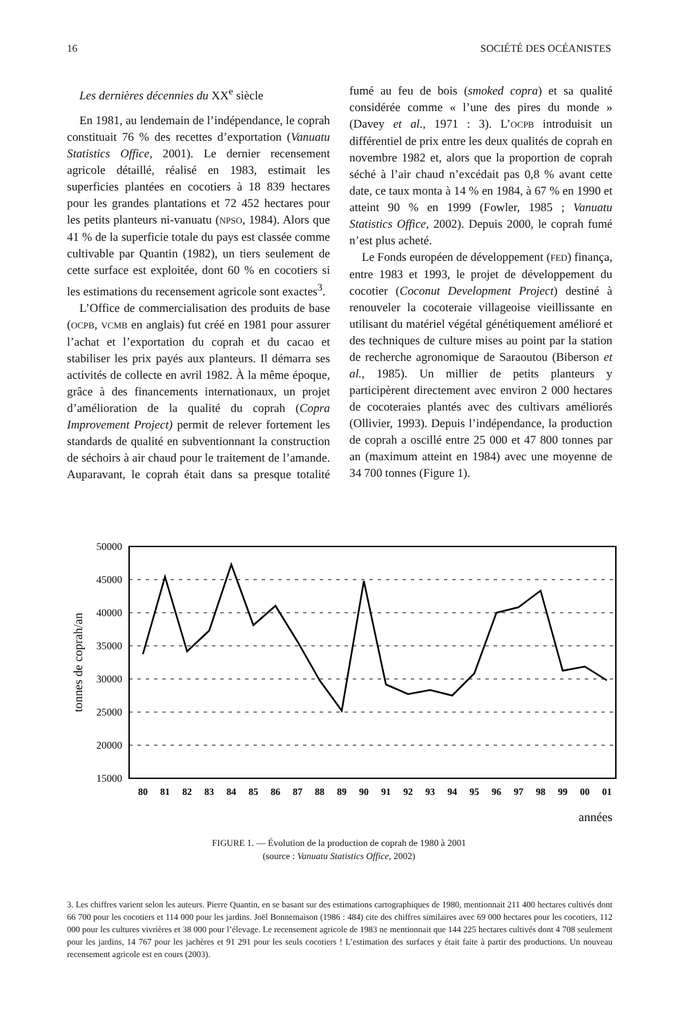16 SOCIÉTÉ DES OCÉANISTES
Les dernières décennies du XX<sup>e</sup> siècle
En 1981, au lendemain de l’indépendance, le coprah constituait 76 % des recettes d’exportation (Vanuatu Statistics Office, 2001). Le dernier recensement agricole détaillé, réalisé en 1983, estimait les superficies plantées en cocotiers à 18 839 hectares pour les grandes plantations et 72 452 hectares pour les petits planteurs ni-vanuatu (NPSO, 1984). Alors que 41 % de la superficie totale du pays est classée comme cultivable par Quantin (1982), un tiers seulement de cette surface est exploitée, dont 60 % en cocotiers si les estimations du recensement agricole sont exactes<sup>3</sup>.
L’Office de commercialisation des produits de base (OCPB, VCMB en anglais) fut créé en 1981 pour assurer l’achat et l’exportation du coprah et du cacao et stabiliser les prix payés aux planteurs. Il démarra ses activités de collecte en avril 1982. À la même époque, grâce à des financements internationaux, un projet d’amélioration de la qualité du coprah (Copra Improvement Project) permit de relever fortement les standards de qualité en subventionnant la construction de séchoirs à air chaud pour le traitement de l’amande. Auparavant, le coprah était dans sa presque totalité fumé au feu de bois (smoked copra) et sa qualité considérée comme « l’une des pires du monde » (Davey et al., 1971 : 3). L’OCPB introduisit un différentiel de prix entre les deux qualités de coprah en novembre 1982 et, alors que la proportion de coprah séché à l’air chaud n’excédait pas 0,8 % avant cette date, ce taux monta à 14 % en 1984, à 67 % en 1990 et atteint 90 % en 1999 (Fowler, 1985 ; Vanuatu Statistics Office, 2002). Depuis 2000, le coprah fumé n’est plus acheté.
Le Fonds européen de développement (FED) finança, entre 1983 et 1993, le projet de développement du cocotier (Coconut Development Project) destiné à renouveler la cocoteraie villageoise vieillissante en utilisant du matériel végétal génétiquement amélioré et des techniques de culture mises au point par la station de recherche agronomique de Saraoutou (Biberson et al., 1985). Un millier de petits planteurs y participèrent directement avec environ 2 000 hectares de cocoteraies plantés avec des cultivars améliorés (Ollivier, 1993). Depuis l’indépendance, la production de coprah a oscillé entre 25 000 et 47 800 tonnes par an (maximum atteint en 1984) avec une moyenne de 34 700 tonnes (Figure 1).
50000
45000
40000
35000
30000
25000
20000
15000
tonnes de coprah/an
80
81
82
83
84
85
86
87
88
89
90
91
92
93
94
95
96
97
98
99
00
01
années
FIGURE 1. — Évolution de la production de coprah de 1980 à 2001
(source : Vanuatu Statistics Office, 2002)
3. Les chiffres varient selon les auteurs. Pierre Quantin, en se basant sur des estimations cartographiques de 1980, mentionnait 211 400 hectares cultivés dont 66 700 pour les cocotiers et 114 000 pour les jardins. Joël Bonnemaison (1986 : 484) cite des chiffres similaires avec 69 000 hectares pour les cocotiers, 112 000 pour les cultures vivrières et 38 000 pour l’élevage. Le recensement agricole de 1983 ne mentionnait que 144 225 hectares cultivés dont 4 708 seulement pour les jardins, 14 767 pour les jachères et 91 291 pour les seuls cocotiers ! L’estimation des surfaces y était faite à partir des productions. Un nouveau recensement agricole est en cours (2003).